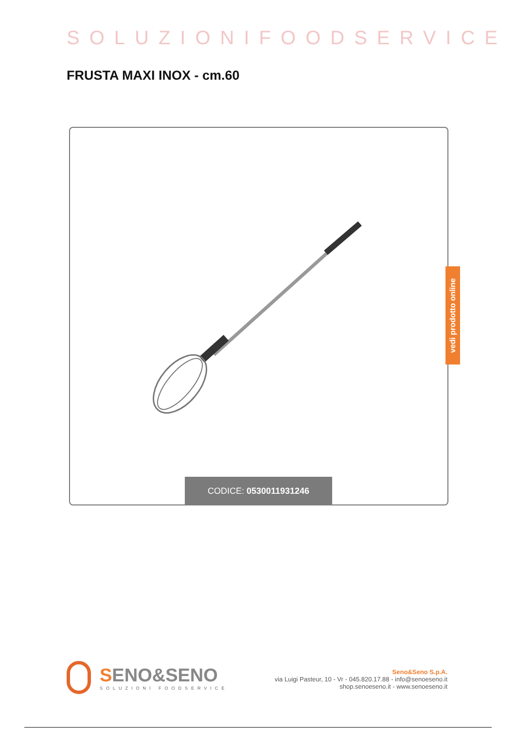SOLUZIONIFOODSERVICE
FRUSTA MAXI INOX - cm.60
CODICE: 0530011931246
vedi prodotto online
SENO&SENO
SOLUZIONI FOODSERVICE
Seno&Seno S.p.A.
via Luigi Pasteur, 10 - Vr - 045.820.17.88 - info@senoeseno.it
shop.senoeseno.it - www.senoeseno.it